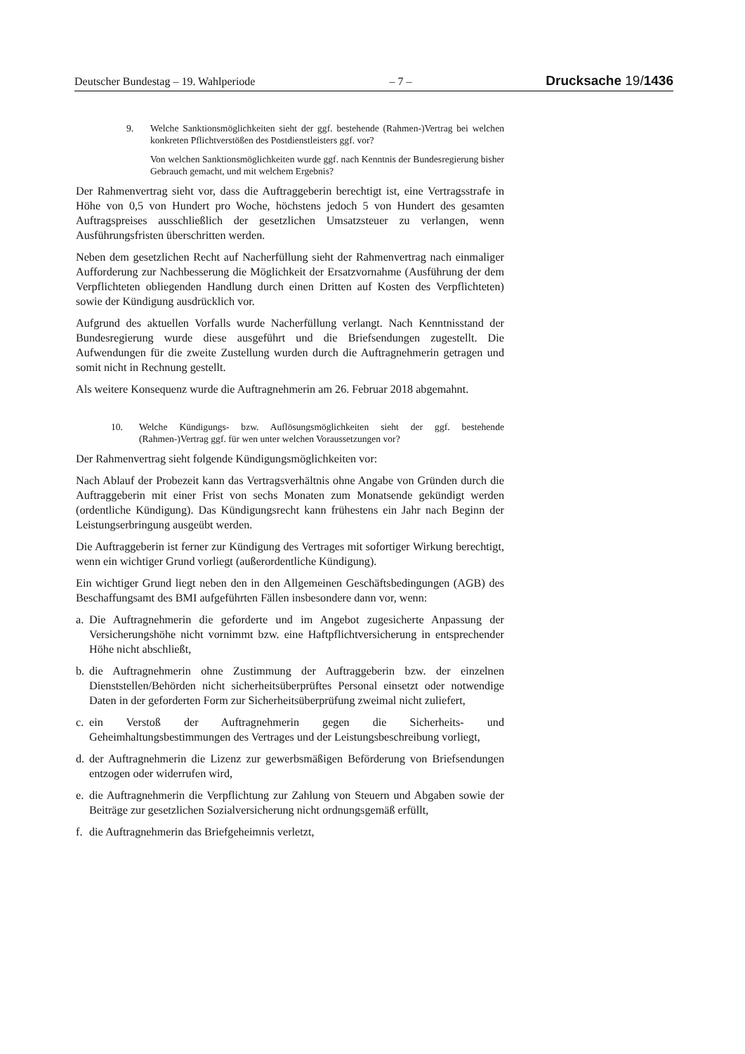Deutscher Bundestag – 19. Wahlperiode – 7 – Drucksache 19/1436
9. Welche Sanktionsmöglichkeiten sieht der ggf. bestehende (Rahmen-)Vertrag bei welchen konkreten Pflichtverstößen des Postdienstleisters ggf. vor?
Von welchen Sanktionsmöglichkeiten wurde ggf. nach Kenntnis der Bundesregierung bisher Gebrauch gemacht, und mit welchem Ergebnis?
Der Rahmenvertrag sieht vor, dass die Auftraggeberin berechtigt ist, eine Vertragsstrafe in Höhe von 0,5 von Hundert pro Woche, höchstens jedoch 5 von Hundert des gesamten Auftragspreises ausschließlich der gesetzlichen Umsatzsteuer zu verlangen, wenn Ausführungsfristen überschritten werden.
Neben dem gesetzlichen Recht auf Nacherfüllung sieht der Rahmenvertrag nach einmaliger Aufforderung zur Nachbesserung die Möglichkeit der Ersatzvornahme (Ausführung der dem Verpflichteten obliegenden Handlung durch einen Dritten auf Kosten des Verpflichteten) sowie der Kündigung ausdrücklich vor.
Aufgrund des aktuellen Vorfalls wurde Nacherfüllung verlangt. Nach Kenntnisstand der Bundesregierung wurde diese ausgeführt und die Briefsendungen zugestellt. Die Aufwendungen für die zweite Zustellung wurden durch die Auftragnehmerin getragen und somit nicht in Rechnung gestellt.
Als weitere Konsequenz wurde die Auftragnehmerin am 26. Februar 2018 abgemahnt.
10. Welche Kündigungs- bzw. Auflösungsmöglichkeiten sieht der ggf. bestehende (Rahmen-)Vertrag ggf. für wen unter welchen Voraussetzungen vor?
Der Rahmenvertrag sieht folgende Kündigungsmöglichkeiten vor:
Nach Ablauf der Probezeit kann das Vertragsverhältnis ohne Angabe von Gründen durch die Auftraggeberin mit einer Frist von sechs Monaten zum Monatsende gekündigt werden (ordentliche Kündigung). Das Kündigungsrecht kann frühestens ein Jahr nach Beginn der Leistungserbringung ausgeübt werden.
Die Auftraggeberin ist ferner zur Kündigung des Vertrages mit sofortiger Wirkung berechtigt, wenn ein wichtiger Grund vorliegt (außerordentliche Kündigung).
Ein wichtiger Grund liegt neben den in den Allgemeinen Geschäftsbedingungen (AGB) des Beschaffungsamt des BMI aufgeführten Fällen insbesondere dann vor, wenn:
a. Die Auftragnehmerin die geforderte und im Angebot zugesicherte Anpassung der Versicherungshöhe nicht vornimmt bzw. eine Haftpflichtversicherung in entsprechender Höhe nicht abschließt,
b. die Auftragnehmerin ohne Zustimmung der Auftraggeberin bzw. der einzelnen Dienststellen/Behörden nicht sicherheitsüberprüftes Personal einsetzt oder notwendige Daten in der geforderten Form zur Sicherheitsüberprüfung zweimal nicht zuliefert,
c. ein Verstoß der Auftragnehmerin gegen die Sicherheits- und Geheimhaltungsbestimmungen des Vertrages und der Leistungsbeschreibung vorliegt,
d. der Auftragnehmerin die Lizenz zur gewerbsmäßigen Beförderung von Briefsendungen entzogen oder widerrufen wird,
e. die Auftragnehmerin die Verpflichtung zur Zahlung von Steuern und Abgaben sowie der Beiträge zur gesetzlichen Sozialversicherung nicht ordnungsgemäß erfüllt,
f. die Auftragnehmerin das Briefgeheimnis verletzt,